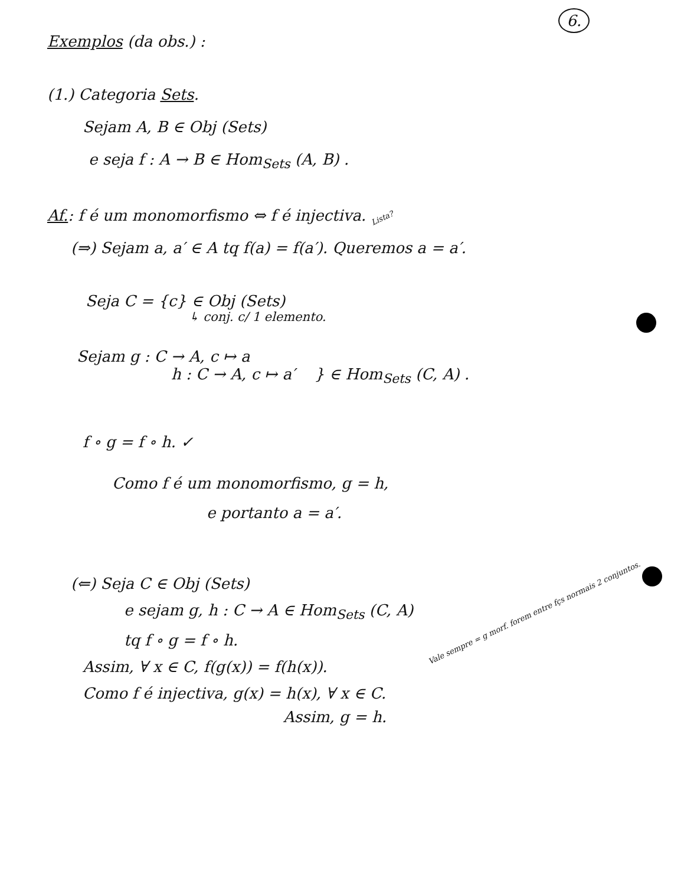6.
Exemplos (da obs.) :
(1.) Categoria Sets.
Sejam A, B ∈ Obj (Sets)
e seja f : A → B ∈ Hom<sub>Sets</sub> (A, B) .
Af.: f é um monomorfismo ⇔ f é injectiva. Lista?
(⇒) Sejam a, a′ ∈ A tq f(a) = f(a′). Queremos a = a′.
Seja C = {c} ∈ Obj (Sets)
↳ conj. c/ 1 elemento.
Sejam g : C → A, c ↦ a
h : C → A, c ↦ a′ } ∈ Hom<sub>Sets</sub> (C, A) .
f ∘ g = f ∘ h. ✓
Como f é um monomorfismo, g = h,
e portanto a = a′.
(⇐) Seja C ∈ Obj (Sets)
e sejam g, h : C → A ∈ Hom<sub>Sets</sub> (C, A) Vale sempre = g morf. forem entre fçs normais 2 conjuntos.
tq f ∘ g = f ∘ h.
Assim, ∀ x ∈ C, f(g(x)) = f(h(x)).
Como f é injectiva, g(x) = h(x), ∀ x ∈ C.
Assim, g = h.